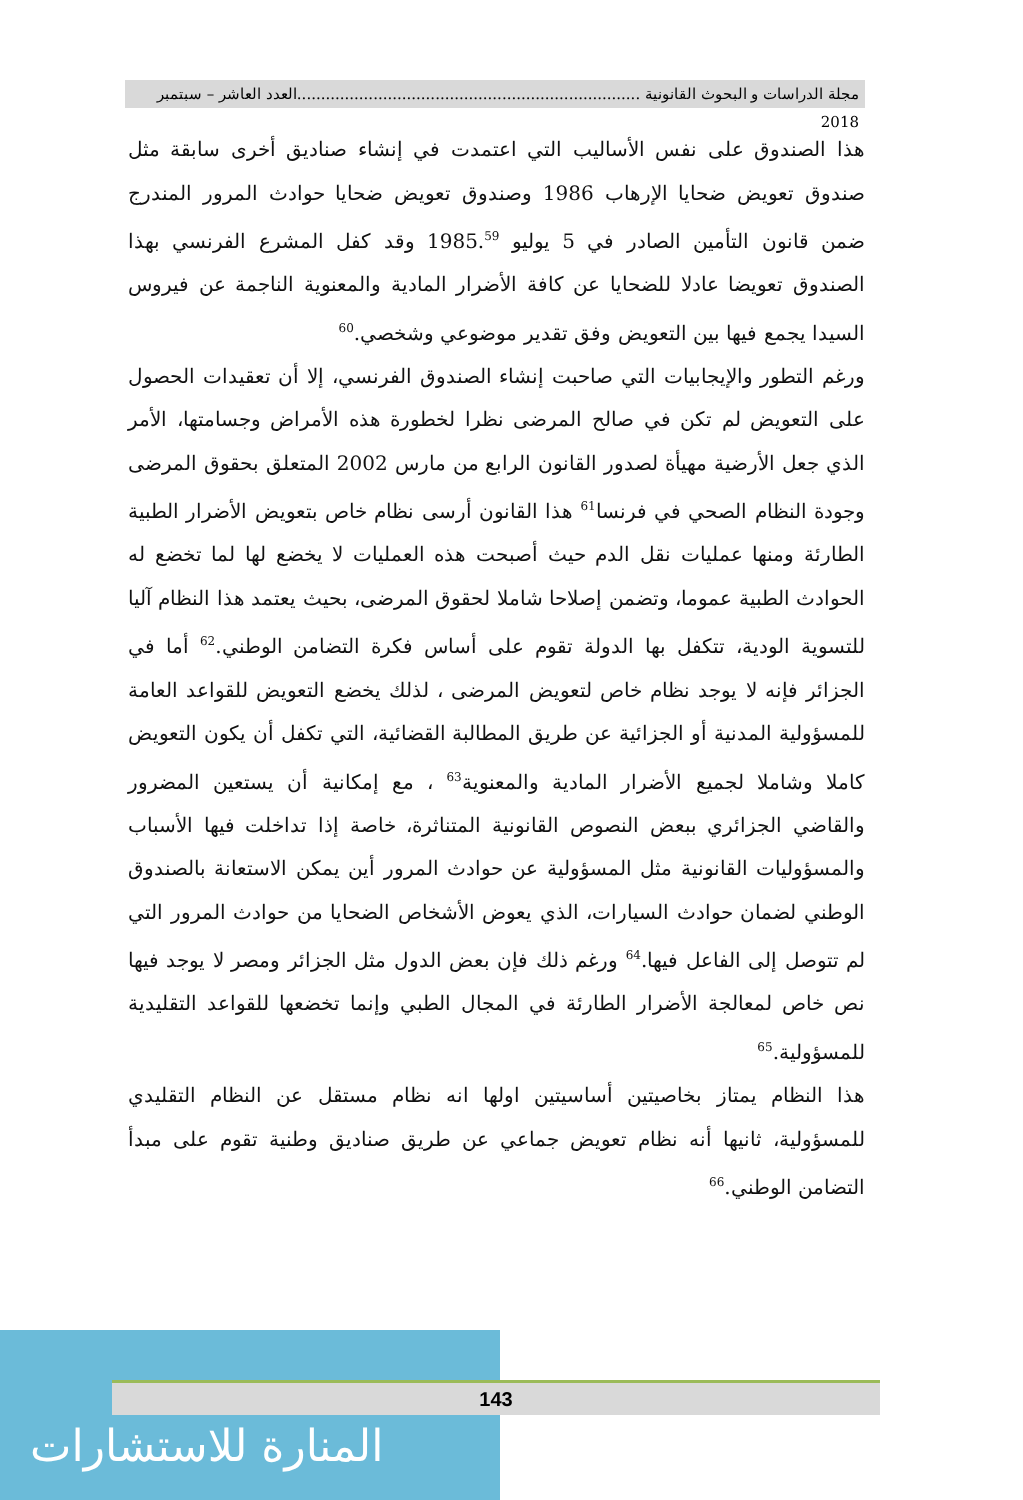مجلة الدراسات و البحوث القانونية ........................................................................العدد العاشر – سبتمبر 2018
هذا الصندوق على نفس الأساليب التي اعتمدت في إنشاء صناديق أخرى سابقة مثل صندوق تعويض ضحايا الإرهاب 1986 وصندوق تعويض ضحايا حوادث المرور المندرج ضمن قانون التأمين الصادر في 5 يوليو 1985.<sup>59</sup> وقد كفل المشرع الفرنسي بهذا الصندوق تعويضا عادلا للضحايا عن كافة الأضرار المادية والمعنوية الناجمة عن فيروس السيدا يجمع فيها بين التعويض وفق تقدير موضوعي وشخصي.<sup>60</sup>
ورغم التطور والإيجابيات التي صاحبت إنشاء الصندوق الفرنسي، إلا أن تعقيدات الحصول على التعويض لم تكن في صالح المرضى نظرا لخطورة هذه الأمراض وجسامتها، الأمر الذي جعل الأرضية مهيأة لصدور القانون الرابع من مارس 2002 المتعلق بحقوق المرضى وجودة النظام الصحي في فرنسا<sup>61</sup> هذا القانون أرسى نظام خاص بتعويض الأضرار الطبية الطارئة ومنها عمليات نقل الدم حيث أصبحت هذه العمليات لا يخضع لها لما تخضع له الحوادث الطبية عموما، وتضمن إصلاحا شاملا لحقوق المرضى، بحيث يعتمد هذا النظام آليا للتسوية الودية، تتكفل بها الدولة تقوم على أساس فكرة التضامن الوطني.<sup>62</sup> أما في الجزائر فإنه لا يوجد نظام خاص لتعويض المرضى ، لذلك يخضع التعويض للقواعد العامة للمسؤولية المدنية أو الجزائية عن طريق المطالبة القضائية، التي تكفل أن يكون التعويض كاملا وشاملا لجميع الأضرار المادية والمعنوية<sup>63</sup> ، مع إمكانية أن يستعين المضرور والقاضي الجزائري ببعض النصوص القانونية المتناثرة، خاصة إذا تداخلت فيها الأسباب والمسؤوليات القانونية مثل المسؤولية عن حوادث المرور أين يمكن الاستعانة بالصندوق الوطني لضمان حوادث السيارات، الذي يعوض الأشخاص الضحايا من حوادث المرور التي لم تتوصل إلى الفاعل فيها.<sup>64</sup> ورغم ذلك فإن بعض الدول مثل الجزائر ومصر لا يوجد فيها نص خاص لمعالجة الأضرار الطارئة في المجال الطبي وإنما تخضعها للقواعد التقليدية للمسؤولية.<sup>65</sup>
هذا النظام يمتاز بخاصيتين أساسيتين اولها انه نظام مستقل عن النظام التقليدي للمسؤولية، ثانيها أنه نظام تعويض جماعي عن طريق صناديق وطنية تقوم على مبدأ التضامن الوطني.<sup>66</sup>
المنارة للاستشارات
143